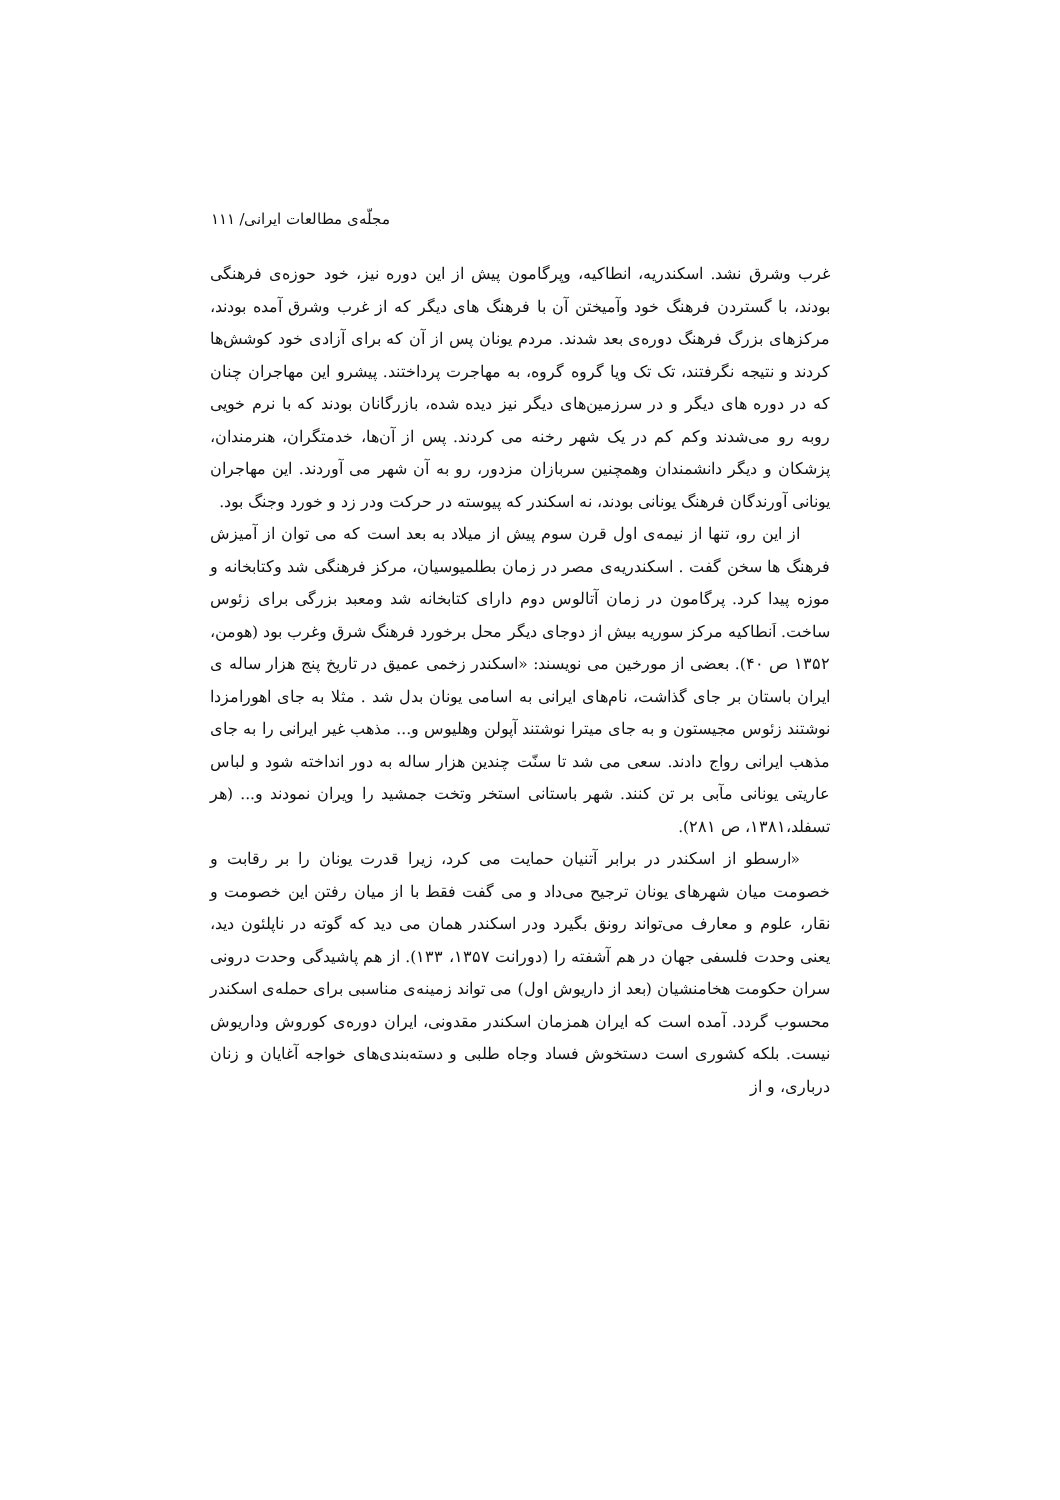مجلّه‌ی مطالعات ایرانی/ ۱۱۱
غرب وشرق نشد. اسکندریه، انطاکیه، وپرگامون پیش از این دوره نیز، خود حوزه‌ی فرهنگی بودند، با گستردن فرهنگ خود وآمیختن آن با فرهنگ های دیگر که از غرب وشرق آمده بودند، مرکزهای بزرگ فرهنگ دوره‌ی بعد شدند. مردم یونان پس از آن که برای آزادی خود کوشش‌ها کردند و نتیجه نگرفتند، تک تک ویا گروه گروه، به مهاجرت پرداختند. پیشرو این مهاجران چنان که در دوره های دیگر و در سرزمین‌های دیگر نیز دیده شده، بازرگانان بودند که با نرم خویی روبه رو می‌شدند وکم کم در یک شهر رخنه می کردند. پس از آن‌ها، خدمتگران، هنرمندان، پزشکان و دیگر دانشمندان وهمچنین سربازان مزدور، رو به آن شهر می آوردند. این مهاجران یونانی آورندگان فرهنگ یونانی بودند، نه اسکندر که پیوسته در حرکت ودر زد و خورد وجنگ بود.
از این رو، تنها از نیمه‌ی اول قرن سوم پیش از میلاد به بعد است که می توان از آمیزش فرهنگ ها سخن گفت . اسکندریه‌ی مصر در زمان بطلمیوسیان، مرکز فرهنگی شد وکتابخانه و موزه پیدا کرد. پرگامون در زمان آتالوس دوم دارای کتابخانه شد ومعبد بزرگی برای زئوس ساخت. اَنطاکیه مرکز سوریه بیش از دوجای دیگر محل برخورد فرهنگ شرق وغرب بود (هومن، ۱۳۵۲ ص ۴۰). بعضی از مورخین می نویسند: «اسکندر زخمی عمیق در تاریخ پنج هزار ساله ی ایران باستان بر جای گذاشت، نام‌های ایرانی به اسامی یونان بدل شد . مثلا به جای اهورامزدا نوشتند زئوس مجیستون و به جای میترا نوشتند آپولن وهلیوس و... مذهب غیر ایرانی را به جای مذهب ایرانی رواج دادند. سعی می شد تا سنّت چندین هزار ساله به دور انداخته شود و لباس عاریتی یونانی مآبی بر تن کنند. شهر باستانی استخر وتخت جمشید را ویران نمودند و... (هر تسفلد،۱۳۸۱، ص ۲۸۱).
«ارسطو از اسکندر در برابر آتنیان حمایت می کرد، زیرا قدرت یونان را بر رقابت و خصومت میان شهرهای یونان ترجیح می‌داد و می گفت فقط با از میان رفتن این خصومت و نقار، علوم و معارف می‌تواند رونق بگیرد ودر اسکندر همان می دید که گوته در ناپلئون دید، یعنی وحدت فلسفی جهان در هم آشفته را (دورانت ۱۳۵۷، ۱۳۳). از هم پاشیدگی وحدت درونی سران حکومت هخامنشیان (بعد از داریوش اول) می تواند زمینه‌ی مناسبی برای حمله‌ی اسکندر محسوب گردد. آمده است که ایران همزمان اسکندر مقدونی، ایران دوره‌ی کوروش وداریوش نیست. بلکه کشوری است دستخوش فساد وجاه طلبی و دسته‌بندی‌های خواجه آغایان و زنان درباری، و از